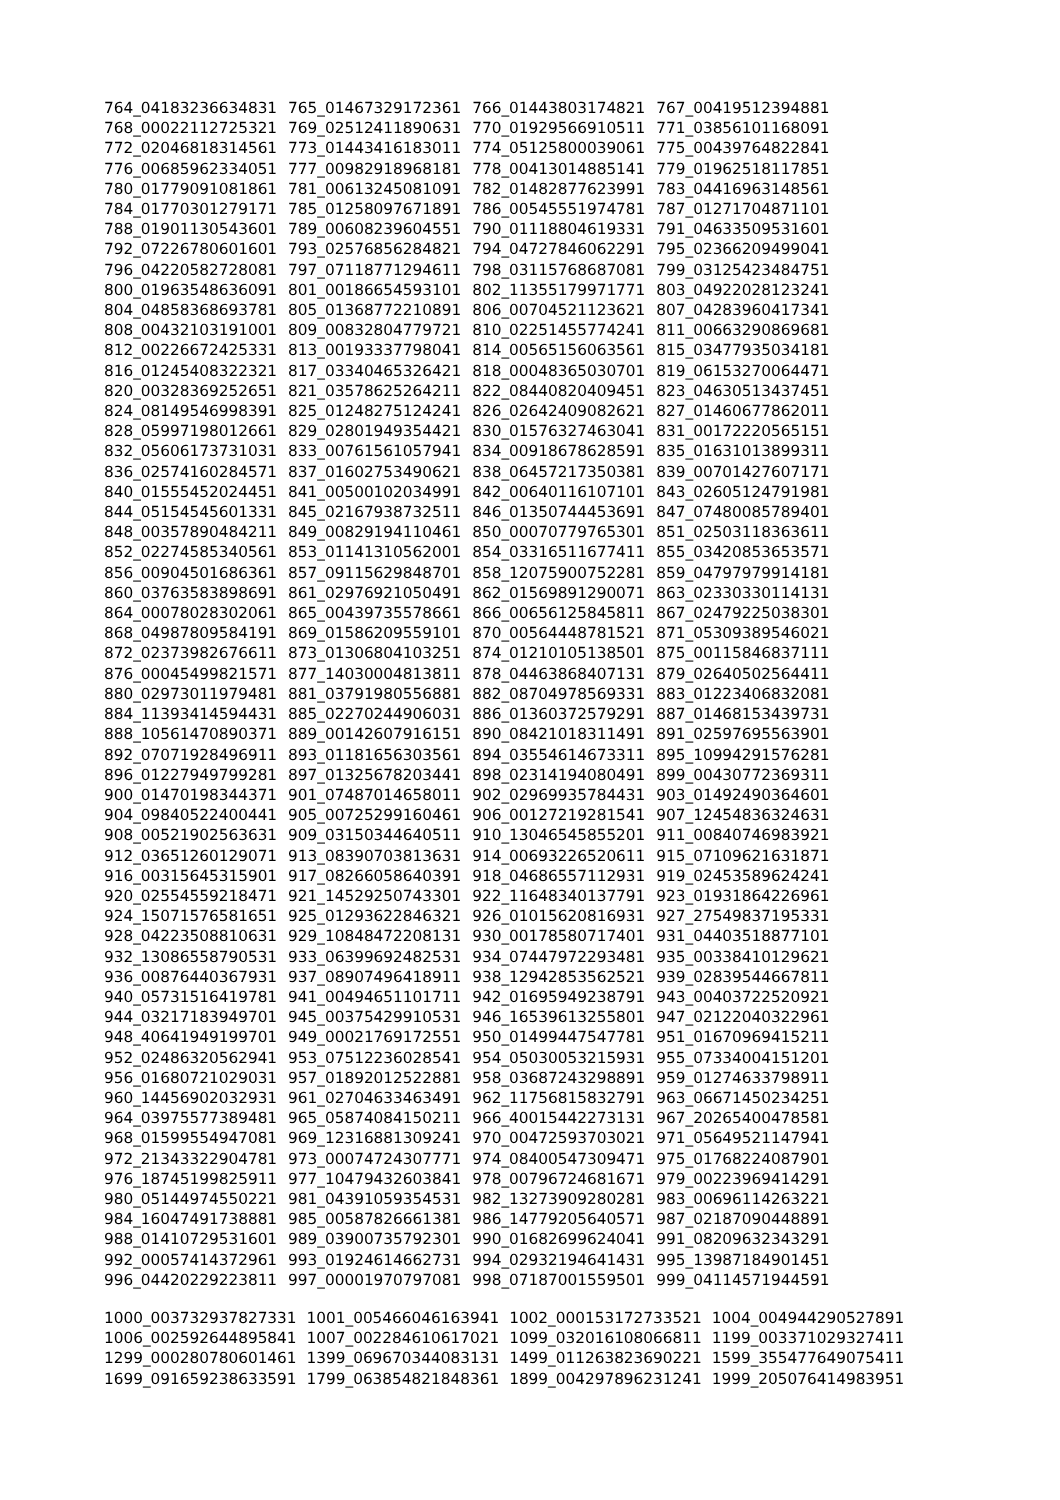| 764_04183236634831 | 765_01467329172361 | 766_01443803174821 | 767_00419512394881 |
| 768_00022112725321 | 769_02512411890631 | 770_01929566910511 | 771_03856101168091 |
| 772_02046818314561 | 773_01443416183011 | 774_05125800039061 | 775_00439764822841 |
| 776_00685962334051 | 777_00982918968181 | 778_00413014885141 | 779_01962518117851 |
| 780_01779091081861 | 781_00613245081091 | 782_01482877623991 | 783_04416963148561 |
| 784_01770301279171 | 785_01258097671891 | 786_00545551974781 | 787_01271704871101 |
| 788_01901130543601 | 789_00608239604551 | 790_01118804619331 | 791_04633509531601 |
| 792_07226780601601 | 793_02576856284821 | 794_04727846062291 | 795_02366209499041 |
| 796_04220582728081 | 797_07118771294611 | 798_03115768687081 | 799_03125423484751 |
| 800_01963548636091 | 801_00186654593101 | 802_11355179971771 | 803_04922028123241 |
| 804_04858368693781 | 805_01368772210891 | 806_00704521123621 | 807_04283960417341 |
| 808_00432103191001 | 809_00832804779721 | 810_02251455774241 | 811_00663290869681 |
| 812_00226672425331 | 813_00193337798041 | 814_00565156063561 | 815_03477935034181 |
| 816_01245408322321 | 817_03340465326421 | 818_00048365030701 | 819_06153270064471 |
| 820_00328369252651 | 821_03578625264211 | 822_08440820409451 | 823_04630513437451 |
| 824_08149546998391 | 825_01248275124241 | 826_02642409082621 | 827_01460677862011 |
| 828_05997198012661 | 829_02801949354421 | 830_01576327463041 | 831_00172220565151 |
| 832_05606173731031 | 833_00761561057941 | 834_00918678628591 | 835_01631013899311 |
| 836_02574160284571 | 837_01602753490621 | 838_06457217350381 | 839_00701427607171 |
| 840_01555452024451 | 841_00500102034991 | 842_00640116107101 | 843_02605124791981 |
| 844_05154545601331 | 845_02167938732511 | 846_01350744453691 | 847_07480085789401 |
| 848_00357890484211 | 849_00829194110461 | 850_00070779765301 | 851_02503118363611 |
| 852_02274585340561 | 853_01141310562001 | 854_03316511677411 | 855_03420853653571 |
| 856_00904501686361 | 857_09115629848701 | 858_12075900752281 | 859_04797979914181 |
| 860_03763583898691 | 861_02976921050491 | 862_01569891290071 | 863_02330330114131 |
| 864_00078028302061 | 865_00439735578661 | 866_00656125845811 | 867_02479225038301 |
| 868_04987809584191 | 869_01586209559101 | 870_00564448781521 | 871_05309389546021 |
| 872_02373982676611 | 873_01306804103251 | 874_01210105138501 | 875_00115846837111 |
| 876_00045499821571 | 877_14030004813811 | 878_04463868407131 | 879_02640502564411 |
| 880_02973011979481 | 881_03791980556881 | 882_08704978569331 | 883_01223406832081 |
| 884_11393414594431 | 885_02270244906031 | 886_01360372579291 | 887_01468153439731 |
| 888_10561470890371 | 889_00142607916151 | 890_08421018311491 | 891_02597695563901 |
| 892_07071928496911 | 893_01181656303561 | 894_03554614673311 | 895_10994291576281 |
| 896_01227949799281 | 897_01325678203441 | 898_02314194080491 | 899_00430772369311 |
| 900_01470198344371 | 901_07487014658011 | 902_02969935784431 | 903_01492490364601 |
| 904_09840522400441 | 905_00725299160461 | 906_00127219281541 | 907_12454836324631 |
| 908_00521902563631 | 909_03150344640511 | 910_13046545855201 | 911_00840746983921 |
| 912_03651260129071 | 913_08390703813631 | 914_00693226520611 | 915_07109621631871 |
| 916_00315645315901 | 917_08266058640391 | 918_04686557112931 | 919_02453589624241 |
| 920_02554559218471 | 921_14529250743301 | 922_11648340137791 | 923_01931864226961 |
| 924_15071576581651 | 925_01293622846321 | 926_01015620816931 | 927_27549837195331 |
| 928_04223508810631 | 929_10848472208131 | 930_00178580717401 | 931_04403518877101 |
| 932_13086558790531 | 933_06399692482531 | 934_07447972293481 | 935_00338410129621 |
| 936_00876440367931 | 937_08907496418911 | 938_12942853562521 | 939_02839544667811 |
| 940_05731516419781 | 941_00494651101711 | 942_01695949238791 | 943_00403722520921 |
| 944_03217183949701 | 945_00375429910531 | 946_16539613255801 | 947_02122040322961 |
| 948_40641949199701 | 949_00021769172551 | 950_01499447547781 | 951_01670969415211 |
| 952_02486320562941 | 953_07512236028541 | 954_05030053215931 | 955_07334004151201 |
| 956_01680721029031 | 957_01892012522881 | 958_03687243298891 | 959_01274633798911 |
| 960_14456902032931 | 961_02704633463491 | 962_11756815832791 | 963_06671450234251 |
| 964_03975577389481 | 965_05874084150211 | 966_40015442273131 | 967_20265400478581 |
| 968_01599554947081 | 969_12316881309241 | 970_00472593703021 | 971_05649521147941 |
| 972_21343322904781 | 973_00074724307771 | 974_08400547309471 | 975_01768224087901 |
| 976_18745199825911 | 977_10479432603841 | 978_00796724681671 | 979_00223969414291 |
| 980_05144974550221 | 981_04391059354531 | 982_13273909280281 | 983_00696114263221 |
| 984_16047491738881 | 985_00587826661381 | 986_14779205640571 | 987_02187090448891 |
| 988_01410729531601 | 989_03900735792301 | 990_01682699624041 | 991_08209632343291 |
| 992_00057414372961 | 993_01924614662731 | 994_02932194641431 | 995_13987184901451 |
| 996_04420229223811 | 997_00001970797081 | 998_07187001559501 | 999_04114571944591 |
| 1000_003732937827331 | 1001_005466046163941 | 1002_000153172733521 | 1004_004944290527891 |
| 1006_002592644895841 | 1007_002284610617021 | 1099_032016108066811 | 1199_003371029327411 |
| 1299_000280780601461 | 1399_069670344083131 | 1499_011263823690221 | 1599_355477649075411 |
| 1699_091659238633591 | 1799_063854821848361 | 1899_004297896231241 | 1999_205076414983951 |